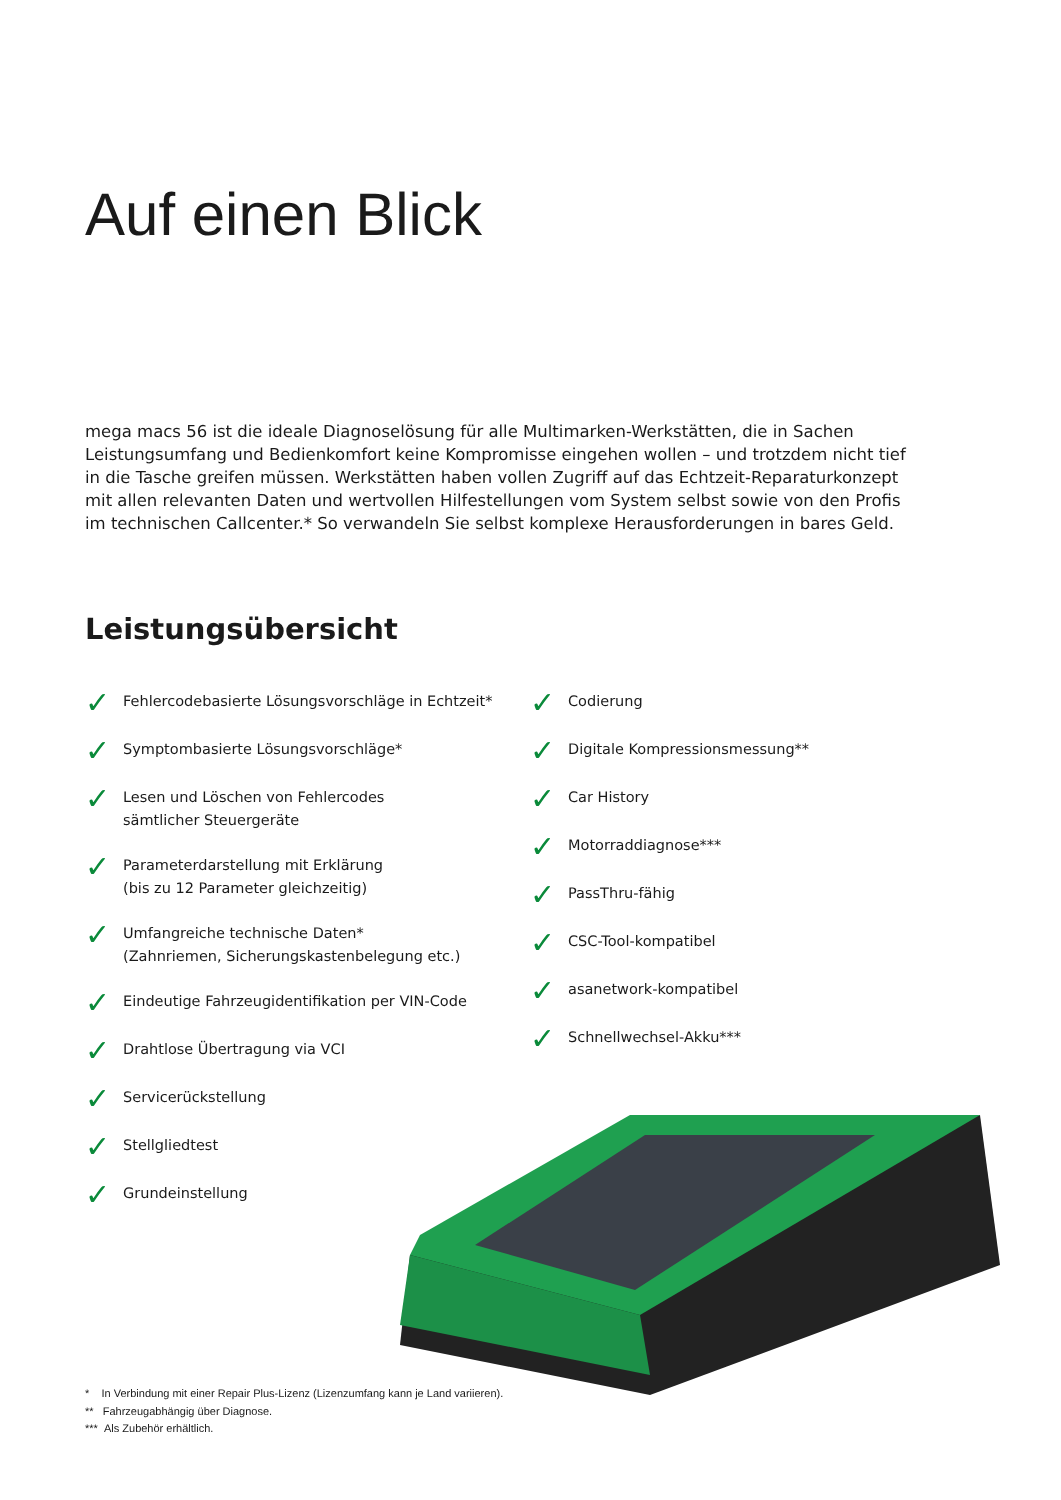Auf einen Blick
mega macs 56 ist die ideale Diagnoselösung für alle Multimarken-Werkstätten, die in Sachen Leistungsumfang und Bedienkomfort keine Kompromisse eingehen wollen – und trotzdem nicht tief in die Tasche greifen müssen. Werkstätten haben vollen Zugriff auf das Echtzeit-Reparaturkonzept mit allen relevanten Daten und wertvollen Hilfestellungen vom System selbst sowie von den Profis im technischen Callcenter.* So verwandeln Sie selbst komplexe Herausforderungen in bares Geld.
Leistungsübersicht
✓ Fehlercodebasierte Lösungsvorschläge in Echtzeit*
✓ Symptombasierte Lösungsvorschläge*
✓ Lesen und Löschen von Fehlercodes
sämtlicher Steuergeräte
✓ Parameterdarstellung mit Erklärung
(bis zu 12 Parameter gleichzeitig)
✓ Umfangreiche technische Daten*
(Zahnriemen, Sicherungskastenbelegung etc.)
✓ Eindeutige Fahrzeugidentifikation per VIN-Code
✓ Drahtlose Übertragung via VCI
✓ Servicerückstellung
✓ Stellgliedtest
✓ Grundeinstellung
✓ Codierung
✓ Digitale Kompressionsmessung**
✓ Car History
✓ Motorraddiagnose***
✓ PassThru-fähig
✓ CSC-Tool-kompatibel
✓ asanetwork-kompatibel
✓ Schnellwechsel-Akku***
* In Verbindung mit einer Repair Plus-Lizenz (Lizenzumfang kann je Land variieren).
** Fahrzeugabhängig über Diagnose.
*** Als Zubehör erhältlich.